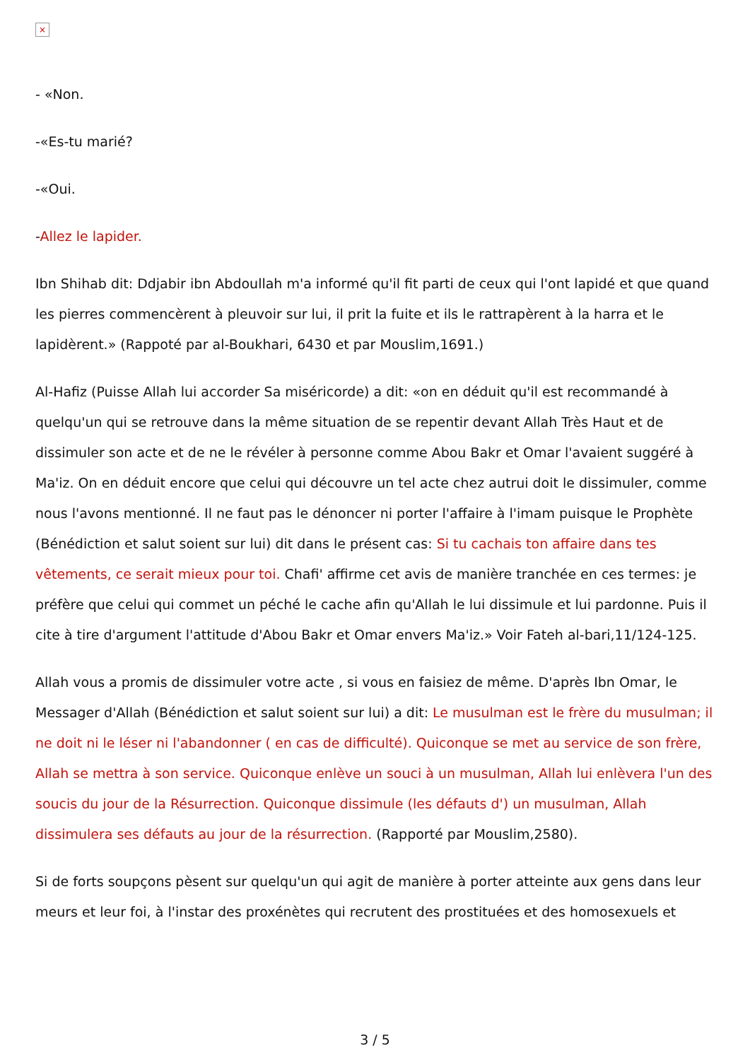×
- «Non.
-«Es-tu marié?
-«Oui.
-Allez le lapider.
Ibn Shihab dit: Ddjabir ibn Abdoullah m'a informé qu'il fit parti de ceux qui l'ont lapidé et que quand les pierres commencèrent à pleuvoir sur lui, il prit la fuite et ils le rattrapèrent à la harra et le lapidèrent.» (Rappoté par al-Boukhari, 6430 et par Mouslim,1691.)
Al-Hafiz (Puisse Allah lui accorder Sa miséricorde) a dit: «on en déduit qu'il est recommandé à quelqu'un qui se retrouve dans la même situation de se repentir devant Allah Très Haut et de dissimuler son acte et de ne le révéler à personne comme Abou Bakr et Omar l'avaient suggéré à Ma'iz. On en déduit encore que celui qui découvre un tel acte chez autrui doit le dissimuler, comme nous l'avons mentionné. Il ne faut pas le dénoncer ni porter l'affaire à l'imam puisque le Prophète (Bénédiction et salut soient sur lui) dit dans le présent cas: Si tu cachais ton affaire dans tes vêtements, ce serait mieux pour toi. Chafi' affirme cet avis de manière tranchée en ces termes: je préfère que celui qui commet un péché le cache afin qu'Allah le lui dissimule et lui pardonne. Puis il cite à tire d'argument l'attitude d'Abou Bakr et Omar envers Ma'iz.» Voir Fateh al-bari,11/124-125.
Allah vous a promis de dissimuler votre acte , si vous en faisiez de même. D'après Ibn Omar, le Messager d'Allah (Bénédiction et salut soient sur lui) a dit: Le musulman est le frère du musulman; il ne doit ni le léser ni l'abandonner ( en cas de difficulté). Quiconque se met au service de son frère, Allah se mettra à son service. Quiconque enlève un souci à un musulman, Allah lui enlèvera l'un des soucis du jour de la Résurrection. Quiconque dissimule (les défauts d') un musulman, Allah dissimulera ses défauts au jour de la résurrection. (Rapporté par Mouslim,2580).
Si de forts soupçons pèsent sur quelqu'un qui agit de manière à porter atteinte aux gens dans leur meurs et leur foi, à l'instar des proxénètes qui recrutent des prostituées et des homosexuels et
3 / 5